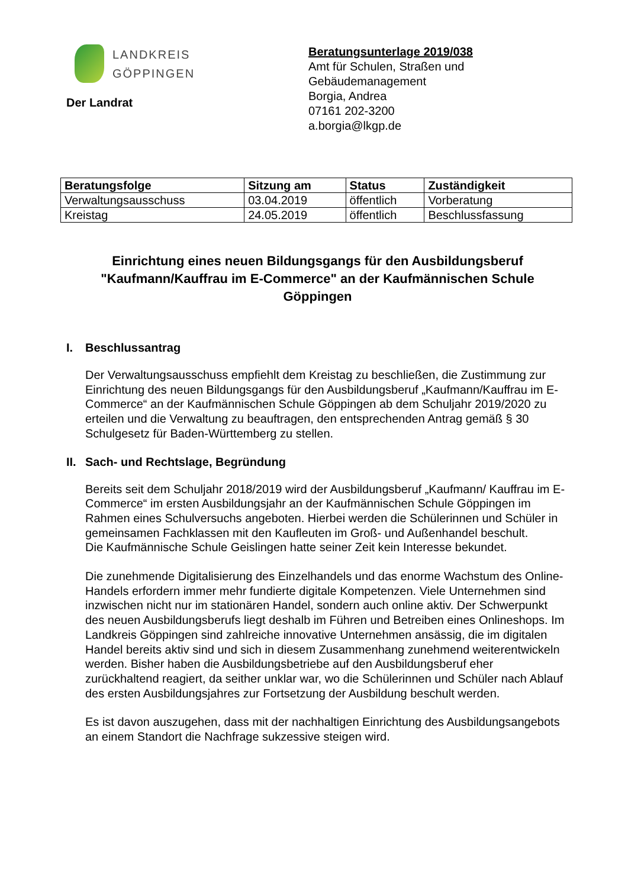LANDKREIS
GÖPPINGEN
Der Landrat
Beratungsunterlage 2019/038
Amt für Schulen, Straßen und
Gebäudemanagement
Borgia, Andrea
07161 202-3200
a.borgia@lkgp.de
| Beratungsfolge | Sitzung am | Status | Zuständigkeit |
| --- | --- | --- | --- |
| Verwaltungsausschuss | 03.04.2019 | öffentlich | Vorberatung |
| Kreistag | 24.05.2019 | öffentlich | Beschlussfassung |
Einrichtung eines neuen Bildungsgangs für den Ausbildungsberuf "Kaufmann/Kauffrau im E-Commerce" an der Kaufmännischen Schule Göppingen
I. Beschlussantrag
Der Verwaltungsausschuss empfiehlt dem Kreistag zu beschließen, die Zustimmung zur Einrichtung des neuen Bildungsgangs für den Ausbildungsberuf „Kaufmann/Kauffrau im E-Commerce“ an der Kaufmännischen Schule Göppingen ab dem Schuljahr 2019/2020 zu erteilen und die Verwaltung zu beauftragen, den entsprechenden Antrag gemäß § 30 Schulgesetz für Baden-Württemberg zu stellen.
II. Sach- und Rechtslage, Begründung
Bereits seit dem Schuljahr 2018/2019 wird der Ausbildungsberuf „Kaufmann/ Kauffrau im E-Commerce“ im ersten Ausbildungsjahr an der Kaufmännischen Schule Göppingen im Rahmen eines Schulversuchs angeboten. Hierbei werden die Schülerinnen und Schüler in gemeinsamen Fachklassen mit den Kaufleuten im Groß- und Außenhandel beschult.
Die Kaufmännische Schule Geislingen hatte seiner Zeit kein Interesse bekundet.
Die zunehmende Digitalisierung des Einzelhandels und das enorme Wachstum des Online-Handels erfordern immer mehr fundierte digitale Kompetenzen. Viele Unternehmen sind inzwischen nicht nur im stationären Handel, sondern auch online aktiv. Der Schwerpunkt des neuen Ausbildungsberufs liegt deshalb im Führen und Betreiben eines Onlineshops. Im Landkreis Göppingen sind zahlreiche innovative Unternehmen ansässig, die im digitalen Handel bereits aktiv sind und sich in diesem Zusammenhang zunehmend weiterentwickeln werden. Bisher haben die Ausbildungsbetriebe auf den Ausbildungsberuf eher zurückhaltend reagiert, da seither unklar war, wo die Schülerinnen und Schüler nach Ablauf des ersten Ausbildungsjahres zur Fortsetzung der Ausbildung beschult werden.
Es ist davon auszugehen, dass mit der nachhaltigen Einrichtung des Ausbildungsangebots an einem Standort die Nachfrage sukzessive steigen wird.